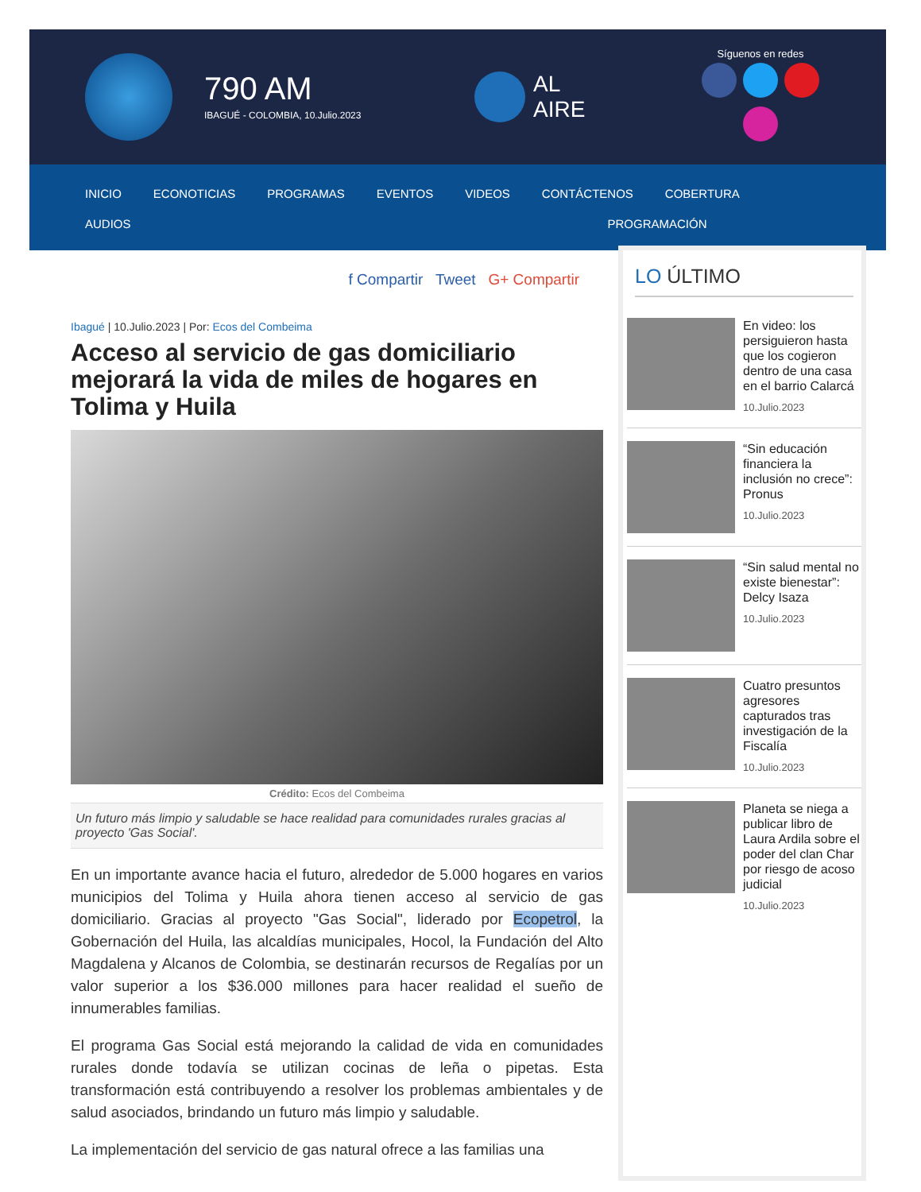790 AM
IBAGUÉ - COLOMBIA, 10.Julio.2023
AL
AIRE
Síguenos en redes
INICIO ECONOTICIAS PROGRAMAS EVENTOS VIDEOS CONTÁCTENOS COBERTURA
AUDIOS PROGRAMACIÓN
f Compartir Tweet G+ Compartir
Ibagué | 10.Julio.2023 | Por: Ecos del Combeima
Acceso al servicio de gas domiciliario mejorará la vida de miles de hogares en Tolima y Huila
Crédito: Ecos del Combeima
Un futuro más limpio y saludable se hace realidad para comunidades rurales gracias al proyecto 'Gas Social'.
En un importante avance hacia el futuro, alrededor de 5.000 hogares en varios municipios del Tolima y Huila ahora tienen acceso al servicio de gas domiciliario. Gracias al proyecto "Gas Social", liderado por Ecopetrol, la Gobernación del Huila, las alcaldías municipales, Hocol, la Fundación del Alto Magdalena y Alcanos de Colombia, se destinarán recursos de Regalías por un valor superior a los $36.000 millones para hacer realidad el sueño de innumerables familias.
El programa Gas Social está mejorando la calidad de vida en comunidades rurales donde todavía se utilizan cocinas de leña o pipetas. Esta transformación está contribuyendo a resolver los problemas ambientales y de salud asociados, brindando un futuro más limpio y saludable.
La implementación del servicio de gas natural ofrece a las familias una
LO ÚLTIMO
En video: los persiguieron hasta que los cogieron dentro de una casa en el barrio Calarcá
10.Julio.2023
“Sin educación financiera la inclusión no crece”: Pronus
10.Julio.2023
“Sin salud mental no existe bienestar”: Delcy Isaza
10.Julio.2023
Cuatro presuntos agresores capturados tras investigación de la Fiscalía
10.Julio.2023
Planeta se niega a publicar libro de Laura Ardila sobre el poder del clan Char por riesgo de acoso judicial
10.Julio.2023